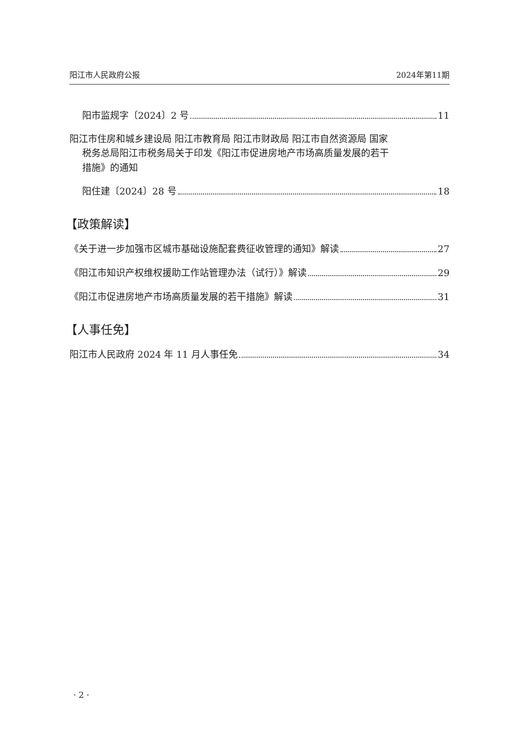阳江市人民政府公报 2024年第11期
阳市监规字〔2024〕2 号 11
阳江市住房和城乡建设局 阳江市教育局 阳江市财政局 阳江市自然资源局 国家
税务总局阳江市税务局关于印发《阳江市促进房地产市场高质量发展的若干
措施》的通知
阳住建〔2024〕28 号 18
【政策解读】
《关于进一步加强市区城市基础设施配套费征收管理的通知》解读 27
《阳江市知识产权维权援助工作站管理办法（试行）》解读 29
《阳江市促进房地产市场高质量发展的若干措施》解读 31
【人事任免】
阳江市人民政府 2024 年 11 月人事任免 34
· 2 ·